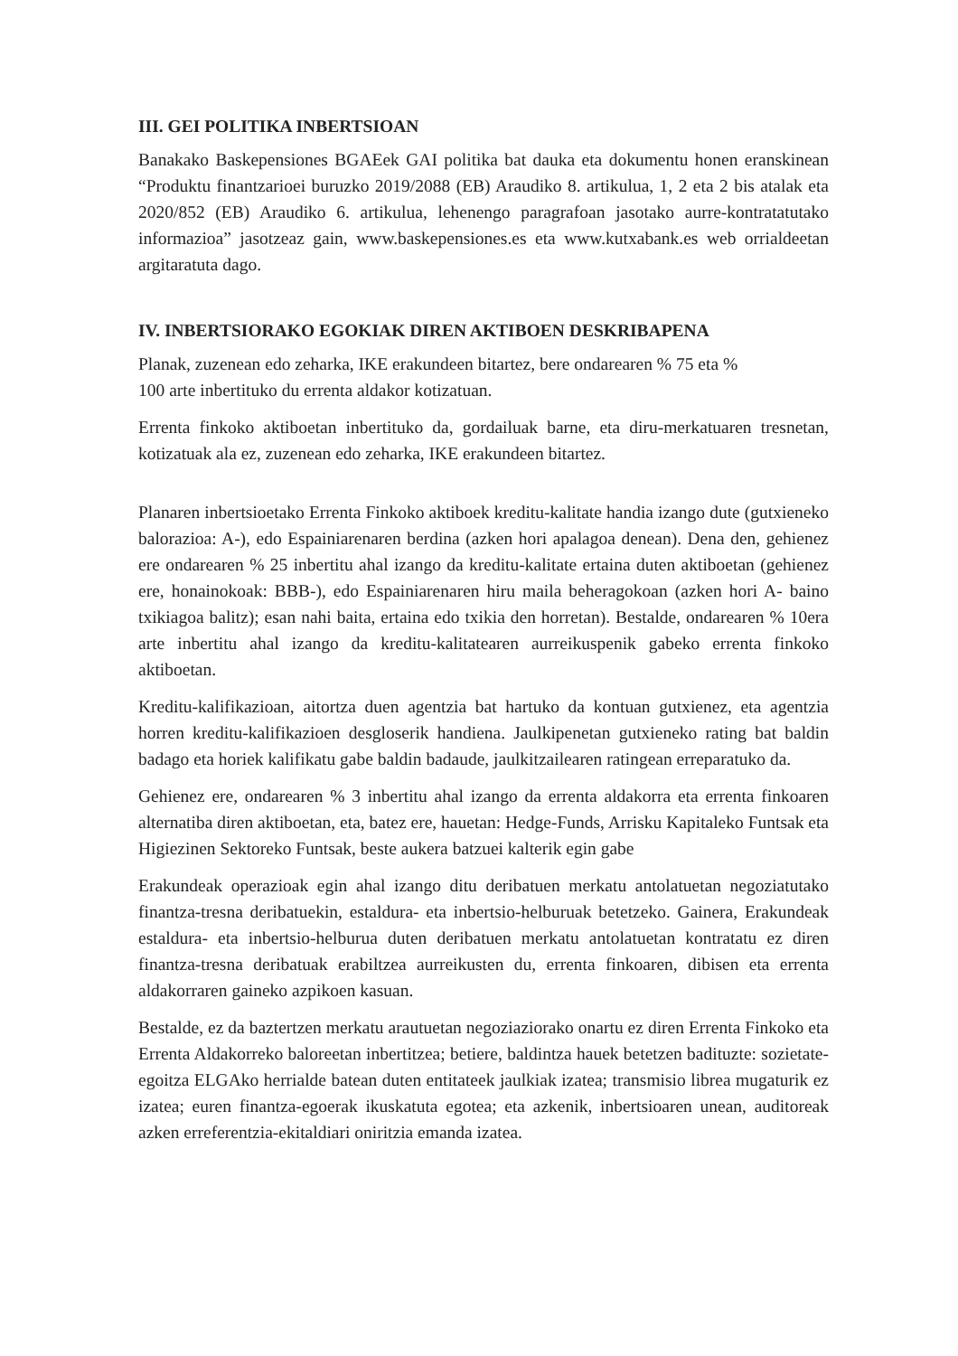III. GEI POLITIKA INBERTSIOAN
Banakako Baskepensiones BGAEek GAI politika bat dauka eta dokumentu honen eranskinean “Produktu finantzarioei buruzko 2019/2088 (EB) Araudiko 8. artikulua, 1, 2 eta 2 bis atalak eta 2020/852 (EB) Araudiko 6. artikulua, lehenengo paragrafoan jasotako aurre-kontratatutako informazioa” jasotzeaz gain, www.baskepensiones.es eta www.kutxabank.es web orrialdeetan argitaratuta dago.
IV. INBERTSIORAKO EGOKIAK DIREN AKTIBOEN DESKRIBAPENA
Planak, zuzenean edo zeharka, IKE erakundeen bitartez, bere ondarearen % 75 eta %
100 arte inbertituko du errenta aldakor kotizatuan.
Errenta finkoko aktiboetan inbertituko da, gordailuak barne, eta diru-merkatuaren tresnetan, kotizatuak ala ez, zuzenean edo zeharka, IKE erakundeen bitartez.
Planaren inbertsioetako Errenta Finkoko aktiboek kreditu-kalitate handia izango dute (gutxieneko balorazioa: A-), edo Espainiarenaren berdina (azken hori apalagoa denean). Dena den, gehienez ere ondarearen % 25 inbertitu ahal izango da kreditu-kalitate ertaina duten aktiboetan (gehienez ere, honainokoak: BBB-), edo Espainiarenaren hiru maila beheragokoan (azken hori A- baino txikiagoa balitz); esan nahi baita, ertaina edo txikia den horretan). Bestalde, ondarearen % 10era arte inbertitu ahal izango da kreditu-kalitatearen aurreikuspenik gabeko errenta finkoko aktiboetan.
Kreditu-kalifikazioan, aitortza duen agentzia bat hartuko da kontuan gutxienez, eta agentzia horren kreditu-kalifikazioen desgloserik handiena. Jaulkipenetan gutxieneko rating bat baldin badago eta horiek kalifikatu gabe baldin badaude, jaulkitzailearen ratingean erreparatuko da.
Gehienez ere, ondarearen % 3 inbertitu ahal izango da errenta aldakorra eta errenta finkoaren alternatiba diren aktiboetan, eta, batez ere, hauetan: Hedge-Funds, Arrisku Kapitaleko Funtsak eta Higiezinen Sektoreko Funtsak, beste aukera batzuei kalterik egin gabe
Erakundeak operazioak egin ahal izango ditu deribatuen merkatu antolatuetan negoziatutako finantza-tresna deribatuekin, estaldura- eta inbertsio-helburuak betetzeko. Gainera, Erakundeak estaldura- eta inbertsio-helburua duten deribatuen merkatu antolatuetan kontratatu ez diren finantza-tresna deribatuak erabiltzea aurreikusten du, errenta finkoaren, dibisen eta errenta aldakorraren gaineko azpikoen kasuan.
Bestalde, ez da baztertzen merkatu arautuetan negoziaziorako onartu ez diren Errenta Finkoko eta Errenta Aldakorreko baloreetan inbertitzea; betiere, baldintza hauek betetzen badituzte: sozietate-egoitza ELGAko herrialde batean duten entitateek jaulkiak izatea; transmisio librea mugaturik ez izatea; euren finantza-egoerak ikuskatuta egotea; eta azkenik, inbertsioaren unean, auditoreak azken erreferentzia-ekitaldiari oniritzia emanda izatea.